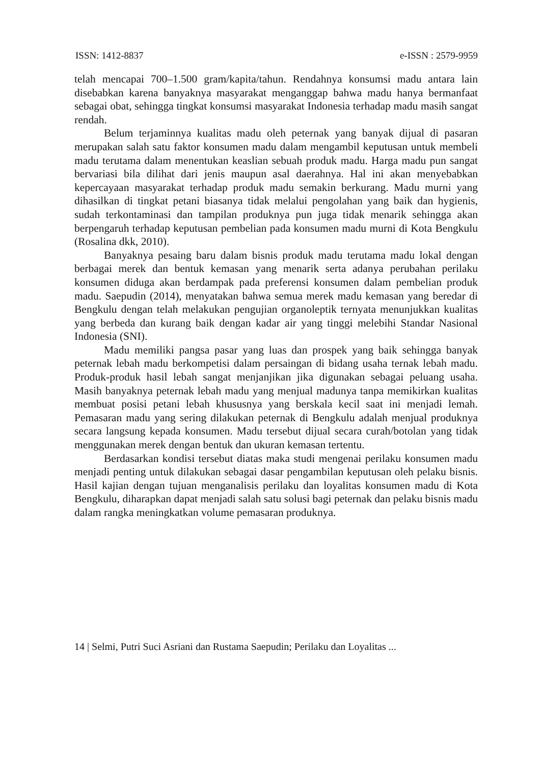ISSN: 1412-8837 e-ISSN : 2579-9959
telah mencapai 700–1.500 gram/kapita/tahun. Rendahnya konsumsi madu antara lain disebabkan karena banyaknya masyarakat menganggap bahwa madu hanya bermanfaat sebagai obat, sehingga tingkat konsumsi masyarakat Indonesia terhadap madu masih sangat rendah.
Belum terjaminnya kualitas madu oleh peternak yang banyak dijual di pasaran merupakan salah satu faktor konsumen madu dalam mengambil keputusan untuk membeli madu terutama dalam menentukan keaslian sebuah produk madu. Harga madu pun sangat bervariasi bila dilihat dari jenis maupun asal daerahnya. Hal ini akan menyebabkan kepercayaan masyarakat terhadap produk madu semakin berkurang. Madu murni yang dihasilkan di tingkat petani biasanya tidak melalui pengolahan yang baik dan hygienis, sudah terkontaminasi dan tampilan produknya pun juga tidak menarik sehingga akan berpengaruh terhadap keputusan pembelian pada konsumen madu murni di Kota Bengkulu (Rosalina dkk, 2010).
Banyaknya pesaing baru dalam bisnis produk madu terutama madu lokal dengan berbagai merek dan bentuk kemasan yang menarik serta adanya perubahan perilaku konsumen diduga akan berdampak pada preferensi konsumen dalam pembelian produk madu. Saepudin (2014), menyatakan bahwa semua merek madu kemasan yang beredar di Bengkulu dengan telah melakukan pengujian organoleptik ternyata menunjukkan kualitas yang berbeda dan kurang baik dengan kadar air yang tinggi melebihi Standar Nasional Indonesia (SNI).
Madu memiliki pangsa pasar yang luas dan prospek yang baik sehingga banyak peternak lebah madu berkompetisi dalam persaingan di bidang usaha ternak lebah madu. Produk-produk hasil lebah sangat menjanjikan jika digunakan sebagai peluang usaha. Masih banyaknya peternak lebah madu yang menjual madunya tanpa memikirkan kualitas membuat posisi petani lebah khususnya yang berskala kecil saat ini menjadi lemah. Pemasaran madu yang sering dilakukan peternak di Bengkulu adalah menjual produknya secara langsung kepada konsumen. Madu tersebut dijual secara curah/botolan yang tidak menggunakan merek dengan bentuk dan ukuran kemasan tertentu.
Berdasarkan kondisi tersebut diatas maka studi mengenai perilaku konsumen madu menjadi penting untuk dilakukan sebagai dasar pengambilan keputusan oleh pelaku bisnis. Hasil kajian dengan tujuan menganalisis perilaku dan loyalitas konsumen madu di Kota Bengkulu, diharapkan dapat menjadi salah satu solusi bagi peternak dan pelaku bisnis madu dalam rangka meningkatkan volume pemasaran produknya.
14 | Selmi, Putri Suci Asriani dan Rustama Saepudin; Perilaku dan Loyalitas ...